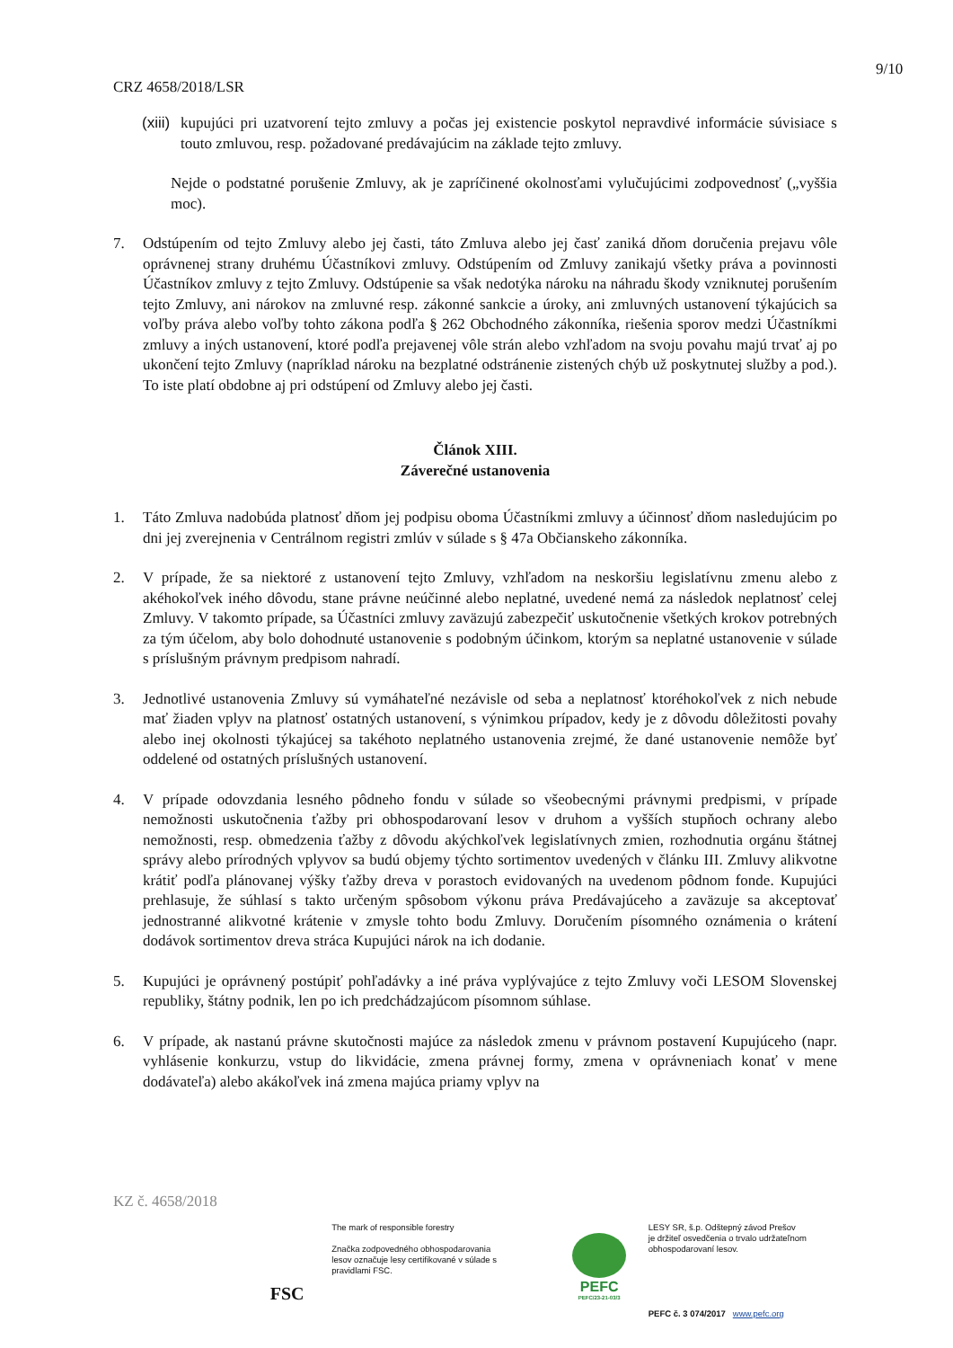9/10
CRZ 4658/2018/LSR
(xiii)
kupujúci pri uzatvorení tejto zmluvy a počas jej existencie poskytol nepravdivé informácie súvisiace s touto zmluvou, resp. požadované predávajúcim na základe tejto zmluvy.
Nejde o podstatné porušenie Zmluvy, ak je zapríčinené okolnosťami vylučujúcimi zodpovednosť („vyššia moc).
7. Odstúpením od tejto Zmluvy alebo jej časti, táto Zmluva alebo jej časť zaniká dňom doručenia prejavu vôle oprávnenej strany druhému Účastníkovi zmluvy. Odstúpením od Zmluvy zanikajú všetky práva a povinnosti Účastníkov zmluvy z tejto Zmluvy. Odstúpenie sa však nedotýka nároku na náhradu škody vzniknutej porušením tejto Zmluvy, ani nárokov na zmluvné resp. zákonné sankcie a úroky, ani zmluvných ustanovení týkajúcich sa voľby práva alebo voľby tohto zákona podľa § 262 Obchodného zákonníka, riešenia sporov medzi Účastníkmi zmluvy a iných ustanovení, ktoré podľa prejavenej vôle strán alebo vzhľadom na svoju povahu majú trvať aj po ukončení tejto Zmluvy (napríklad nároku na bezplatné odstránenie zistených chýb už poskytnutej služby a pod.). To iste platí obdobne aj pri odstúpení od Zmluvy alebo jej časti.
Článok XIII.
Záverečné ustanovenia
1. Táto Zmluva nadobúda platnosť dňom jej podpisu oboma Účastníkmi zmluvy a účinnosť dňom nasledujúcim po dni jej zverejnenia v Centrálnom registri zmlúv v súlade s § 47a Občianskeho zákonníka.
2. V prípade, že sa niektoré z ustanovení tejto Zmluvy, vzhľadom na neskoršiu legislatívnu zmenu alebo z akéhokoľvek iného dôvodu, stane právne neúčinné alebo neplatné, uvedené nemá za následok neplatnosť celej Zmluvy. V takomto prípade, sa Účastníci zmluvy zaväzujú zabezpečiť uskutočnenie všetkých krokov potrebných za tým účelom, aby bolo dohodnuté ustanovenie s podobným účinkom, ktorým sa neplatné ustanovenie v súlade s príslušným právnym predpisom nahradí.
3. Jednotlivé ustanovenia Zmluvy sú vymáhateľné nezávisle od seba a neplatnosť ktoréhokoľvek z nich nebude mať žiaden vplyv na platnosť ostatných ustanovení, s výnimkou prípadov, kedy je z dôvodu dôležitosti povahy alebo inej okolnosti týkajúcej sa takéhoto neplatného ustanovenia zrejmé, že dané ustanovenie nemôže byť oddelené od ostatných príslušných ustanovení.
4. V prípade odovzdania lesného pôdneho fondu v súlade so všeobecnými právnymi predpismi, v prípade nemožnosti uskutočnenia ťažby pri obhospodarovaní lesov v druhom a vyšších stupňoch ochrany alebo nemožnosti, resp. obmedzenia ťažby z dôvodu akýchkoľvek legislatívnych zmien, rozhodnutia orgánu štátnej správy alebo prírodných vplyvov sa budú objemy týchto sortimentov uvedených v článku III. Zmluvy alikvotne krátiť podľa plánovanej výšky ťažby dreva v porastoch evidovaných na uvedenom pôdnom fonde. Kupujúci prehlasuje, že súhlasí s takto určeným spôsobom výkonu práva Predávajúceho a zaväzuje sa akceptovať jednostranné alikvotné krátenie v zmysle tohto bodu Zmluvy. Doručením písomného oznámenia o krátení dodávok sortimentov dreva stráca Kupujúci nárok na ich dodanie.
5. Kupujúci je oprávnený postúpiť pohľadávky a iné práva vyplývajúce z tejto Zmluvy voči LESOM Slovenskej republiky, štátny podnik, len po ich predchádzajúcom písomnom súhlase.
6. V prípade, ak nastanú právne skutočnosti majúce za následok zmenu v právnom postavení Kupujúceho (napr. vyhlásenie konkurzu, vstup do likvidácie, zmena právnej formy, zmena v oprávneniach konať v mene dodávateľa) alebo akákoľvek iná zmena majúca priamy vplyv na
KZ č. 4658/2018
FSC
The mark of responsible forestry
Značka zodpovedného obhospodarovania lesov označuje lesy certifikované v súlade s pravidlami FSC.
PEFC
PEFC/23-21-03/3
LESY SR, š.p. Odštepný závod Prešov
je držiteľ osvedčenia o trvalo udržateľnom obhospodarovaní lesov.
PEFC č. 3 074/2017 www.pefc.org